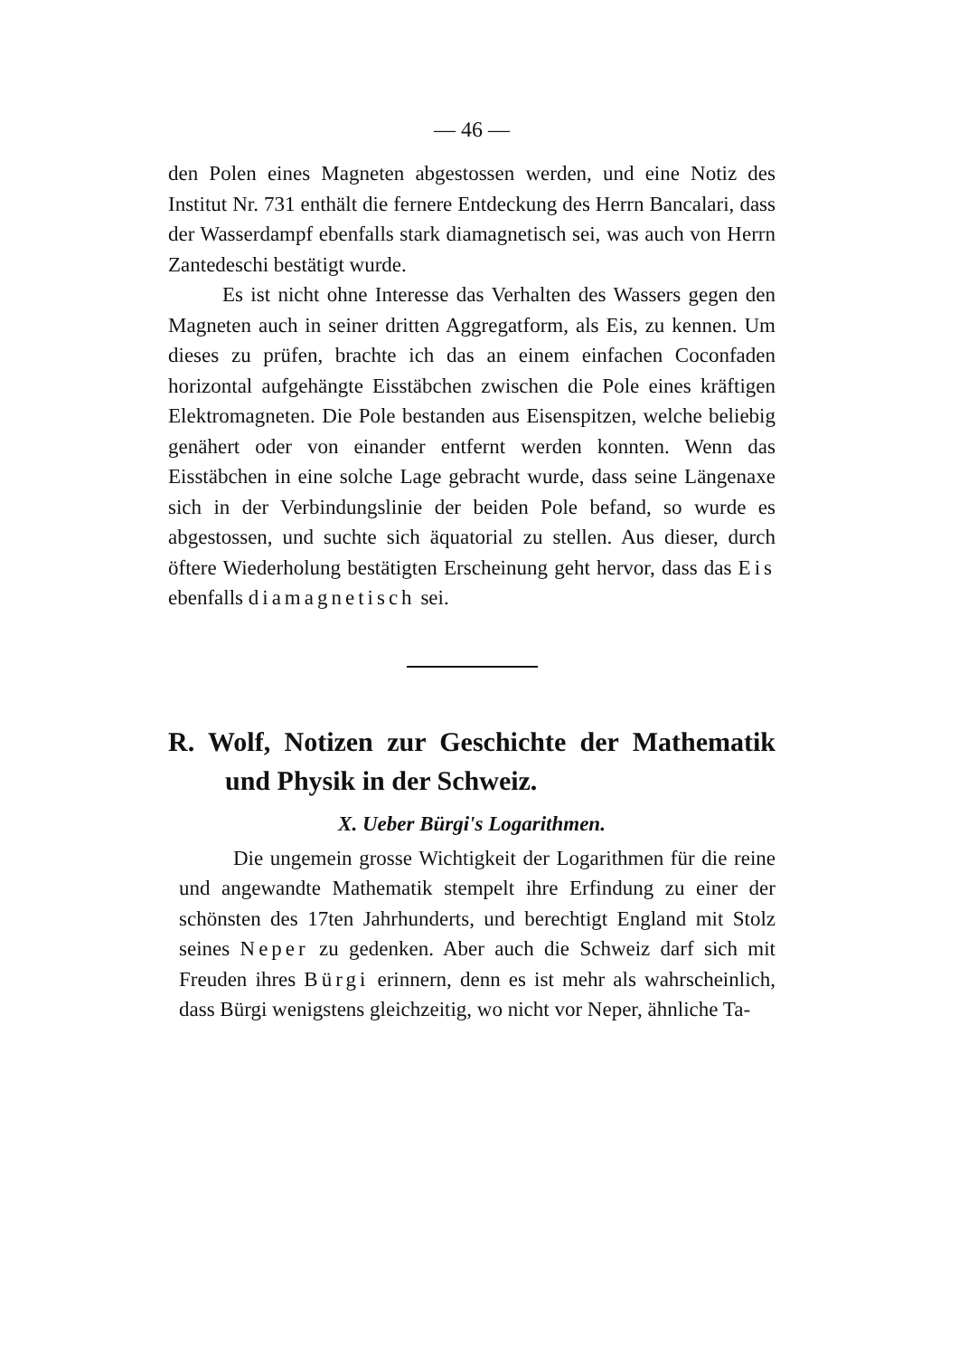— 46 —
den Polen eines Magneten abgestossen werden, und eine Notiz des Institut Nr. 731 enthält die fernere Entdeckung des Herrn Bancalari, dass der Wasserdampf ebenfalls stark diamagnetisch sei, was auch von Herrn Zantedeschi bestätigt wurde.
Es ist nicht ohne Interesse das Verhalten des Wassers gegen den Magneten auch in seiner dritten Aggregatform, als Eis, zu kennen. Um dieses zu prüfen, brachte ich das an einem einfachen Coconfaden horizontal aufgehängte Eisstäbchen zwischen die Pole eines kräftigen Elektromagneten. Die Pole bestanden aus Eisenspitzen, welche beliebig genähert oder von einander entfernt werden konnten. Wenn das Eisstäbchen in eine solche Lage gebracht wurde, dass seine Längenaxe sich in der Verbindungslinie der beiden Pole befand, so wurde es abgestossen, und suchte sich äquatorial zu stellen. Aus dieser, durch öftere Wiederholung bestätigten Erscheinung geht hervor, dass das Eis ebenfalls diamagnetisch sei.
R. Wolf, Notizen zur Geschichte der Mathematik und Physik in der Schweiz.
X. Ueber Bürgi's Logarithmen.
Die ungemein grosse Wichtigkeit der Logarithmen für die reine und angewandte Mathematik stempelt ihre Erfindung zu einer der schönsten des 17ten Jahrhunderts, und berechtigt England mit Stolz seines Neper zu gedenken. Aber auch die Schweiz darf sich mit Freuden ihres Bürgi erinnern, denn es ist mehr als wahrscheinlich, dass Bürgi wenigstens gleichzeitig, wo nicht vor Neper, ähnliche Ta-